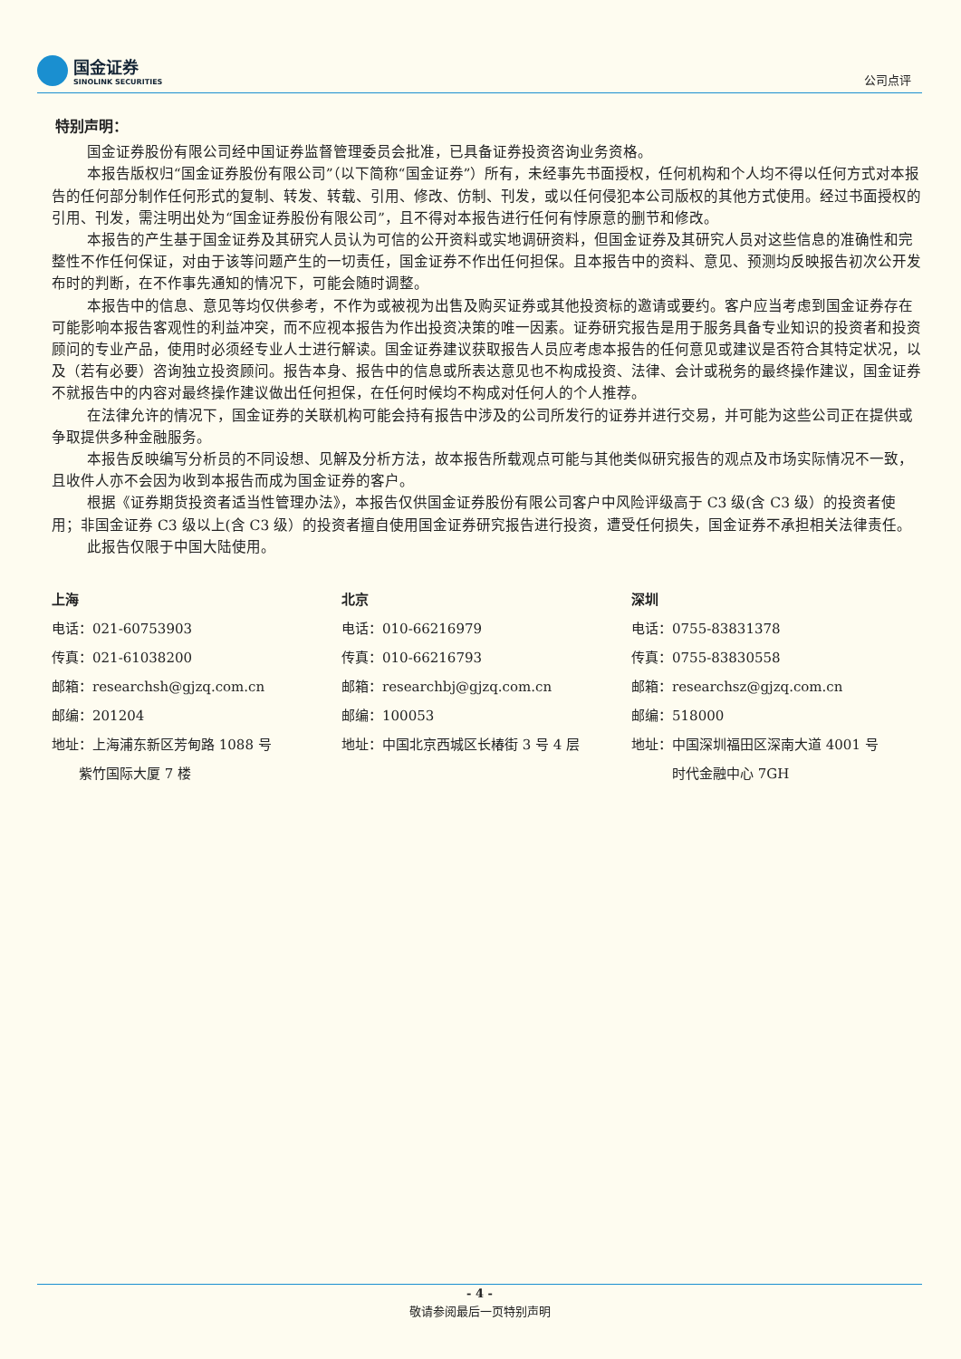国金证券
SINOLINK SECURITIES
公司点评
特别声明：
国金证券股份有限公司经中国证券监督管理委员会批准，已具备证券投资咨询业务资格。
本报告版权归“国金证券股份有限公司”（以下简称“国金证券”）所有，未经事先书面授权，任何机构和个人均不得以任何方式对本报告的任何部分制作任何形式的复制、转发、转载、引用、修改、仿制、刊发，或以任何侵犯本公司版权的其他方式使用。经过书面授权的引用、刊发，需注明出处为“国金证券股份有限公司”，且不得对本报告进行任何有悖原意的删节和修改。
本报告的产生基于国金证券及其研究人员认为可信的公开资料或实地调研资料，但国金证券及其研究人员对这些信息的准确性和完整性不作任何保证，对由于该等问题产生的一切责任，国金证券不作出任何担保。且本报告中的资料、意见、预测均反映报告初次公开发布时的判断，在不作事先通知的情况下，可能会随时调整。
本报告中的信息、意见等均仅供参考，不作为或被视为出售及购买证券或其他投资标的邀请或要约。客户应当考虑到国金证券存在可能影响本报告客观性的利益冲突，而不应视本报告为作出投资决策的唯一因素。证券研究报告是用于服务具备专业知识的投资者和投资顾问的专业产品，使用时必须经专业人士进行解读。国金证券建议获取报告人员应考虑本报告的任何意见或建议是否符合其特定状况，以及（若有必要）咨询独立投资顾问。报告本身、报告中的信息或所表达意见也不构成投资、法律、会计或税务的最终操作建议，国金证券不就报告中的内容对最终操作建议做出任何担保，在任何时候均不构成对任何人的个人推荐。
在法律允许的情况下，国金证券的关联机构可能会持有报告中涉及的公司所发行的证券并进行交易，并可能为这些公司正在提供或争取提供多种金融服务。
本报告反映编写分析员的不同设想、见解及分析方法，故本报告所载观点可能与其他类似研究报告的观点及市场实际情况不一致，且收件人亦不会因为收到本报告而成为国金证券的客户。
根据《证券期货投资者适当性管理办法》，本报告仅供国金证券股份有限公司客户中风险评级高于 C3 级(含 C3 级）的投资者使用；非国金证券 C3 级以上(含 C3 级）的投资者擅自使用国金证券研究报告进行投资，遭受任何损失，国金证券不承担相关法律责任。
此报告仅限于中国大陆使用。
上海
电话：021-60753903
传真：021-61038200
邮箱：researchsh@gjzq.com.cn
邮编：201204
地址：上海浦东新区芳甸路 1088 号
  紫竹国际大厦 7 楼
北京
电话：010-66216979
传真：010-66216793
邮箱：researchbj@gjzq.com.cn
邮编：100053
地址：中国北京西城区长椿街 3 号 4 层
深圳
电话：0755-83831378
传真：0755-83830558
邮箱：researchsz@gjzq.com.cn
邮编：518000
地址：中国深圳福田区深南大道 4001 号
   时代金融中心 7GH
- 4 -
敬请参阅最后一页特别声明